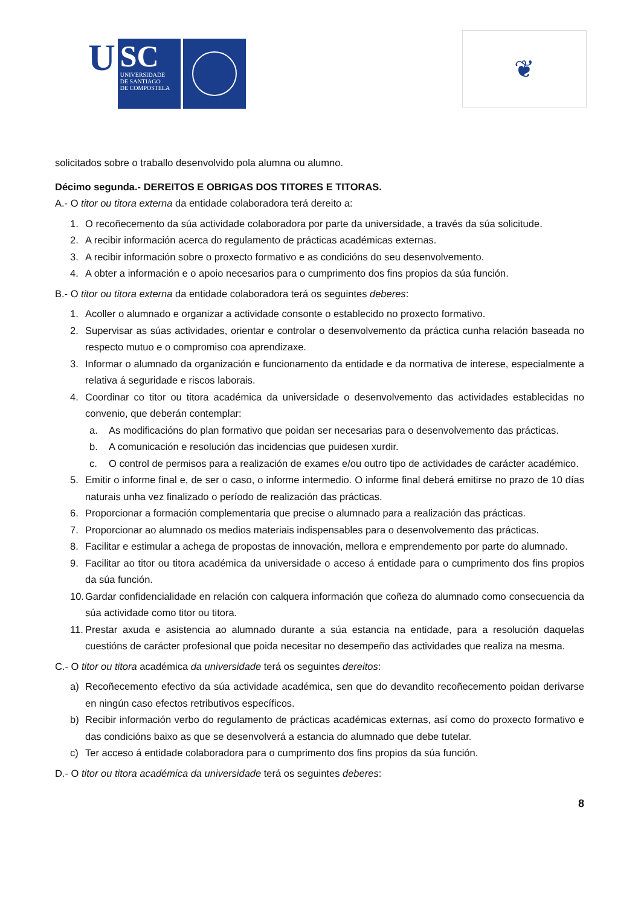U
SC
UNIVERSIDADE
DE SANTIAGO
DE COMPOSTELA
❦
solicitados sobre o traballo desenvolvido pola alumna ou alumno.
Décimo segunda.- DEREITOS E OBRIGAS DOS TITORES E TITORAS.
A.- O titor ou titora externa da entidade colaboradora terá dereito a:
1. O recoñecemento da súa actividade colaboradora por parte da universidade, a través da súa solicitude.
2. A recibir información acerca do regulamento de prácticas académicas externas.
3. A recibir información sobre o proxecto formativo e as condicións do seu desenvolvemento.
4. A obter a información e o apoio necesarios para o cumprimento dos fins propios da súa función.
B.- O titor ou titora externa da entidade colaboradora terá os seguintes deberes:
1. Acoller o alumnado e organizar a actividade consonte o establecido no proxecto formativo.
2. Supervisar as súas actividades, orientar e controlar o desenvolvemento da práctica cunha relación baseada no respecto mutuo e o compromiso coa aprendizaxe.
3. Informar o alumnado da organización e funcionamento da entidade e da normativa de interese, especialmente a relativa á seguridade e riscos laborais.
4. Coordinar co titor ou titora académica da universidade o desenvolvemento das actividades establecidas no convenio, que deberán contemplar:
a. As modificacións do plan formativo que poidan ser necesarias para o desenvolvemento das prácticas.
b. A comunicación e resolución das incidencias que puidesen xurdir.
c. O control de permisos para a realización de exames e/ou outro tipo de actividades de carácter académico.
5. Emitir o informe final e, de ser o caso, o informe intermedio. O informe final deberá emitirse no prazo de 10 días naturais unha vez finalizado o período de realización das prácticas.
6. Proporcionar a formación complementaria que precise o alumnado para a realización das prácticas.
7. Proporcionar ao alumnado os medios materiais indispensables para o desenvolvemento das prácticas.
8. Facilitar e estimular a achega de propostas de innovación, mellora e emprendemento por parte do alumnado.
9. Facilitar ao titor ou titora académica da universidade o acceso á entidade para o cumprimento dos fins propios da súa función.
10. Gardar confidencialidade en relación con calquera información que coñeza do alumnado como consecuencia da súa actividade como titor ou titora.
11. Prestar axuda e asistencia ao alumnado durante a súa estancia na entidade, para a resolución daquelas cuestións de carácter profesional que poida necesitar no desempeño das actividades que realiza na mesma.
C.- O titor ou titora académica da universidade terá os seguintes dereitos:
a) Recoñecemento efectivo da súa actividade académica, sen que do devandito recoñecemento poidan derivarse en ningún caso efectos retributivos específicos.
b) Recibir información verbo do regulamento de prácticas académicas externas, así como do proxecto formativo e das condicións baixo as que se desenvolverá a estancia do alumnado que debe tutelar.
c) Ter acceso á entidade colaboradora para o cumprimento dos fins propios da súa función.
D.- O titor ou titora académica da universidade terá os seguintes deberes:
8